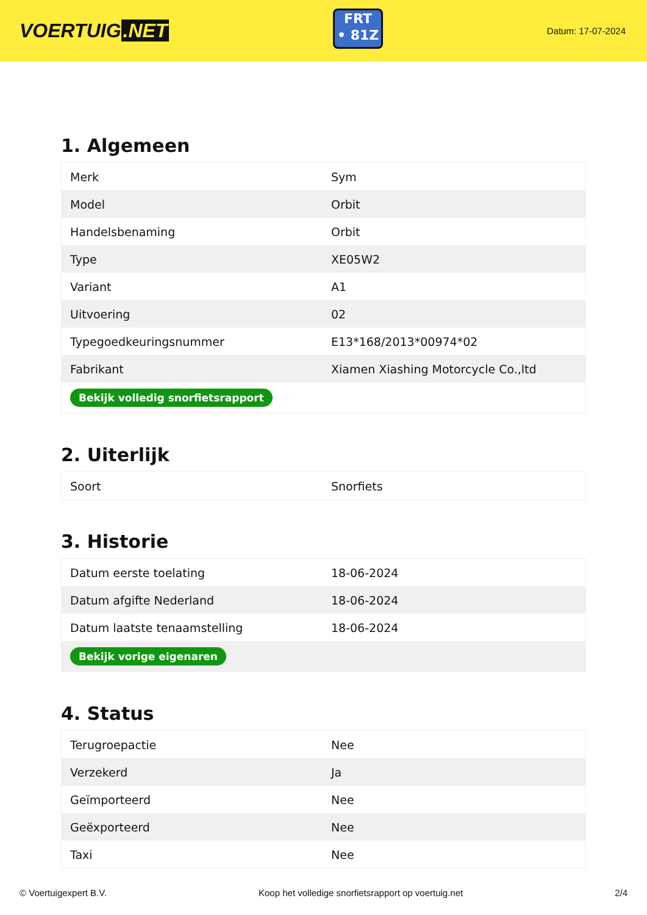VOERTUIG.NET
FRT
• 81Z
Datum: 17-07-2024
1. Algemeen
| Merk | Sym |
| Model | Orbit |
| Handelsbenaming | Orbit |
| Type | XE05W2 |
| Variant | A1 |
| Uitvoering | 02 |
| Typegoedkeuringsnummer | E13*168/2013*00974*02 |
| Fabrikant | Xiamen Xiashing Motorcycle Co.,ltd |
| Bekijk volledig snorfietsrapport | |
2. Uiterlijk
| Soort | Snorfiets |
3. Historie
| Datum eerste toelating | 18-06-2024 |
| Datum afgifte Nederland | 18-06-2024 |
| Datum laatste tenaamstelling | 18-06-2024 |
| Bekijk vorige eigenaren | |
4. Status
| Terugroepactie | Nee |
| Verzekerd | Ja |
| Geïmporteerd | Nee |
| Geëxporteerd | Nee |
| Taxi | Nee |
© Voertuigexpert B.V. Koop het volledige snorfietsrapport op voertuig.net 2/4